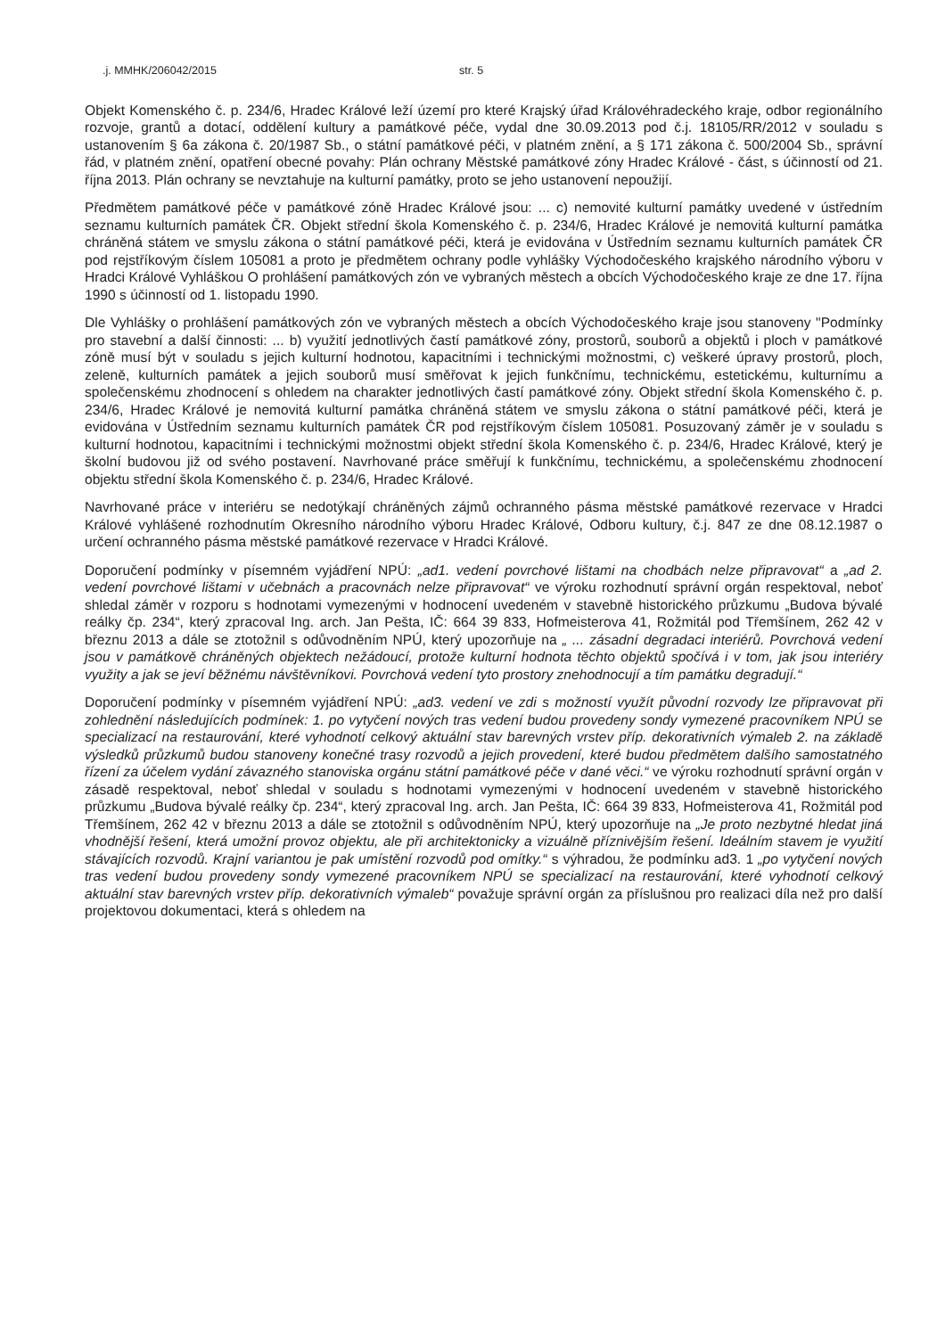.j. MMHK/206042/2015 str. 5
Objekt Komenského č. p. 234/6, Hradec Králové leží území pro které Krajský úřad Královéhradeckého kraje, odbor regionálního rozvoje, grantů a dotací, oddělení kultury a památkové péče, vydal dne 30.09.2013 pod č.j. 18105/RR/2012 v souladu s ustanovením § 6a zákona č. 20/1987 Sb., o státní památkové péči, v platném znění, a § 171 zákona č. 500/2004 Sb., správní řád, v platném znění, opatření obecné povahy: Plán ochrany Městské památkové zóny Hradec Králové - část, s účinností od 21. října 2013. Plán ochrany se nevztahuje na kulturní památky, proto se jeho ustanovení nepoužijí.
Předmětem památkové péče v památkové zóně Hradec Králové jsou: ... c) nemovité kulturní památky uvedené v ústředním seznamu kulturních památek ČR. Objekt střední škola Komenského č. p. 234/6, Hradec Králové je nemovitá kulturní památka chráněná státem ve smyslu zákona o státní památkové péči, která je evidována v Ústředním seznamu kulturních památek ČR pod rejstříkovým číslem 105081 a proto je předmětem ochrany podle vyhlášky Východočeského krajského národního výboru v Hradci Králové Vyhláškou O prohlášení památkových zón ve vybraných městech a obcích Východočeského kraje ze dne 17. října 1990 s účinností od 1. listopadu 1990.
Dle Vyhlášky o prohlášení památkových zón ve vybraných městech a obcích Východočeského kraje jsou stanoveny "Podmínky pro stavební a další činnosti: ... b) využití jednotlivých častí památkové zóny, prostorů, souborů a objektů i ploch v památkové zóně musí být v souladu s jejich kulturní hodnotou, kapacitními i technickými možnostmi, c) veškeré úpravy prostorů, ploch, zeleně, kulturních památek a jejich souborů musí směřovat k jejich funkčnímu, technickému, estetickému, kulturnímu a společenskému zhodnocení s ohledem na charakter jednotlivých častí památkové zóny. Objekt střední škola Komenského č. p. 234/6, Hradec Králové je nemovitá kulturní památka chráněná státem ve smyslu zákona o státní památkové péči, která je evidována v Ústředním seznamu kulturních památek ČR pod rejstříkovým číslem 105081. Posuzovaný záměr je v souladu s kulturní hodnotou, kapacitními i technickými možnostmi objekt střední škola Komenského č. p. 234/6, Hradec Králové, který je školní budovou již od svého postavení. Navrhované práce směřují k funkčnímu, technickému, a společenskému zhodnocení objektu střední škola Komenského č. p. 234/6, Hradec Králové.
Navrhované práce v interiéru se nedotýkají chráněných zájmů ochranného pásma městské památkové rezervace v Hradci Králové vyhlášené rozhodnutím Okresního národního výboru Hradec Králové, Odboru kultury, č.j. 847 ze dne 08.12.1987 o určení ochranného pásma městské památkové rezervace v Hradci Králové.
Doporučení podmínky v písemném vyjádření NPÚ: „ad1. vedení povrchové lištami na chodbách nelze připravovat“ a „ad 2. vedení povrchové lištami v učebnách a pracovnách nelze připravovat“ ve výroku rozhodnutí správní orgán respektoval, neboť shledal záměr v rozporu s hodnotami vymezenými v hodnocení uvedeném v stavebně historického průzkumu „Budova bývalé reálky čp. 234“, který zpracoval Ing. arch. Jan Pešta, IČ: 664 39 833, Hofmeisterova 41, Rožmitál pod Třemšínem, 262 42 v březnu 2013 a dále se ztotožnil s odůvodněním NPÚ, který upozorňuje na „ ... zásadní degradaci interiérů. Povrchová vedení jsou v památkově chráněných objektech nežádoucí, protože kulturní hodnota těchto objektů spočívá i v tom, jak jsou interiéry využity a jak se jeví běžnému návštěvníkovi. Povrchová vedení tyto prostory znehodnocují a tím památku degradují.“
Doporučení podmínky v písemném vyjádření NPÚ: „ad3. vedení ve zdi s možností využít původní rozvody lze připravovat při zohlednění následujících podmínek: 1. po vytyčení nových tras vedení budou provedeny sondy vymezené pracovníkem NPÚ se specializací na restaurování, které vyhodnotí celkový aktuální stav barevných vrstev příp. dekorativních výmaleb 2. na základě výsledků průzkumů budou stanoveny konečné trasy rozvodů a jejich provedení, které budou předmětem dalšího samostatného řízení za účelem vydání závazného stanoviska orgánu státní památkové péče v dané věci.“ ve výroku rozhodnutí správní orgán v zásadě respektoval, neboť shledal v souladu s hodnotami vymezenými v hodnocení uvedeném v stavebně historického průzkumu „Budova bývalé reálky čp. 234“, který zpracoval Ing. arch. Jan Pešta, IČ: 664 39 833, Hofmeisterova 41, Rožmitál pod Třemšínem, 262 42 v březnu 2013 a dále se ztotožnil s odůvodněním NPÚ, který upozorňuje na „Je proto nezbytné hledat jiná vhodnější řešení, která umožní provoz objektu, ale při architektonicky a vizuálně příznivějším řešení. Ideálním stavem je využití stávajících rozvodů. Krajní variantou je pak umístění rozvodů pod omítky.“ s výhradou, že podmínku ad3. 1 „po vytyčení nových tras vedení budou provedeny sondy vymezené pracovníkem NPÚ se specializací na restaurování, které vyhodnotí celkový aktuální stav barevných vrstev příp. dekorativních výmaleb“ považuje správní orgán za příslušnou pro realizaci díla než pro další projektovou dokumentaci, která s ohledem na